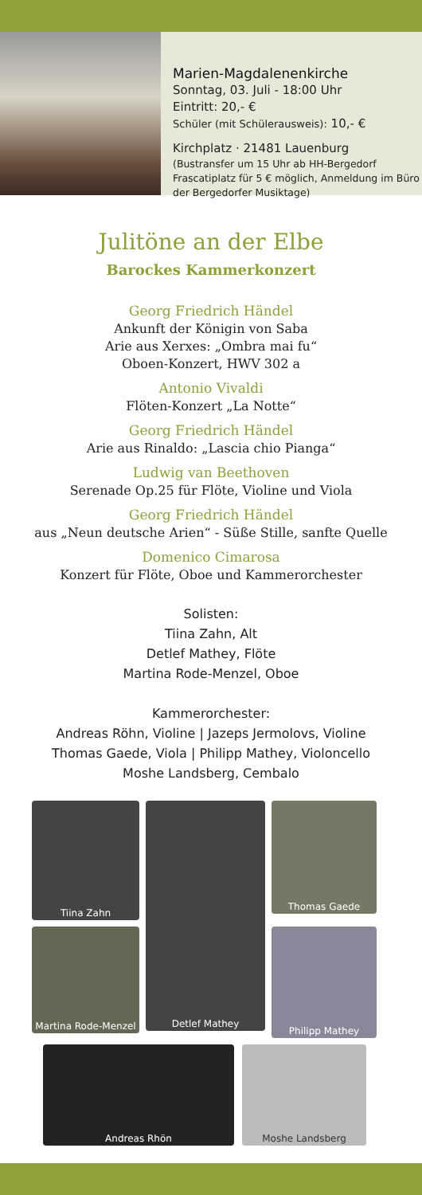Marien-Magdalenenkirche
Sonntag, 03. Juli - 18:00 Uhr
Eintritt: 20,- €
Schüler (mit Schülerausweis): 10,- €
Kirchplatz · 21481 Lauenburg
(Bustransfer um 15 Uhr ab HH-Bergedorf Frascatiplatz für 5 € möglich, Anmeldung im Büro der Bergedorfer Musiktage)
Julitöne an der Elbe
Barockes Kammerkonzert
Georg Friedrich Händel
Ankunft der Königin von Saba
Arie aus Xerxes: „Ombra mai fu“
Oboen-Konzert, HWV 302 a
Antonio Vivaldi
Flöten-Konzert „La Notte“
Georg Friedrich Händel
Arie aus Rinaldo: „Lascia chio Pianga“
Ludwig van Beethoven
Serenade Op.25 für Flöte, Violine und Viola
Georg Friedrich Händel
aus „Neun deutsche Arien“ - Süße Stille, sanfte Quelle
Domenico Cimarosa
Konzert für Flöte, Oboe und Kammerorchester
Solisten:
Tiina Zahn, Alt
Detlef Mathey, Flöte
Martina Rode-Menzel, Oboe
Kammerorchester:
Andreas Röhn, Violine | Jazeps Jermolovs, Violine
Thomas Gaede, Viola | Philipp Mathey, Violoncello
Moshe Landsberg, Cembalo
Tiina Zahn
Detlef Mathey
Thomas Gaede
Martina Rode-Menzel
Philipp Mathey
Andreas Rhön Moshe Landsberg